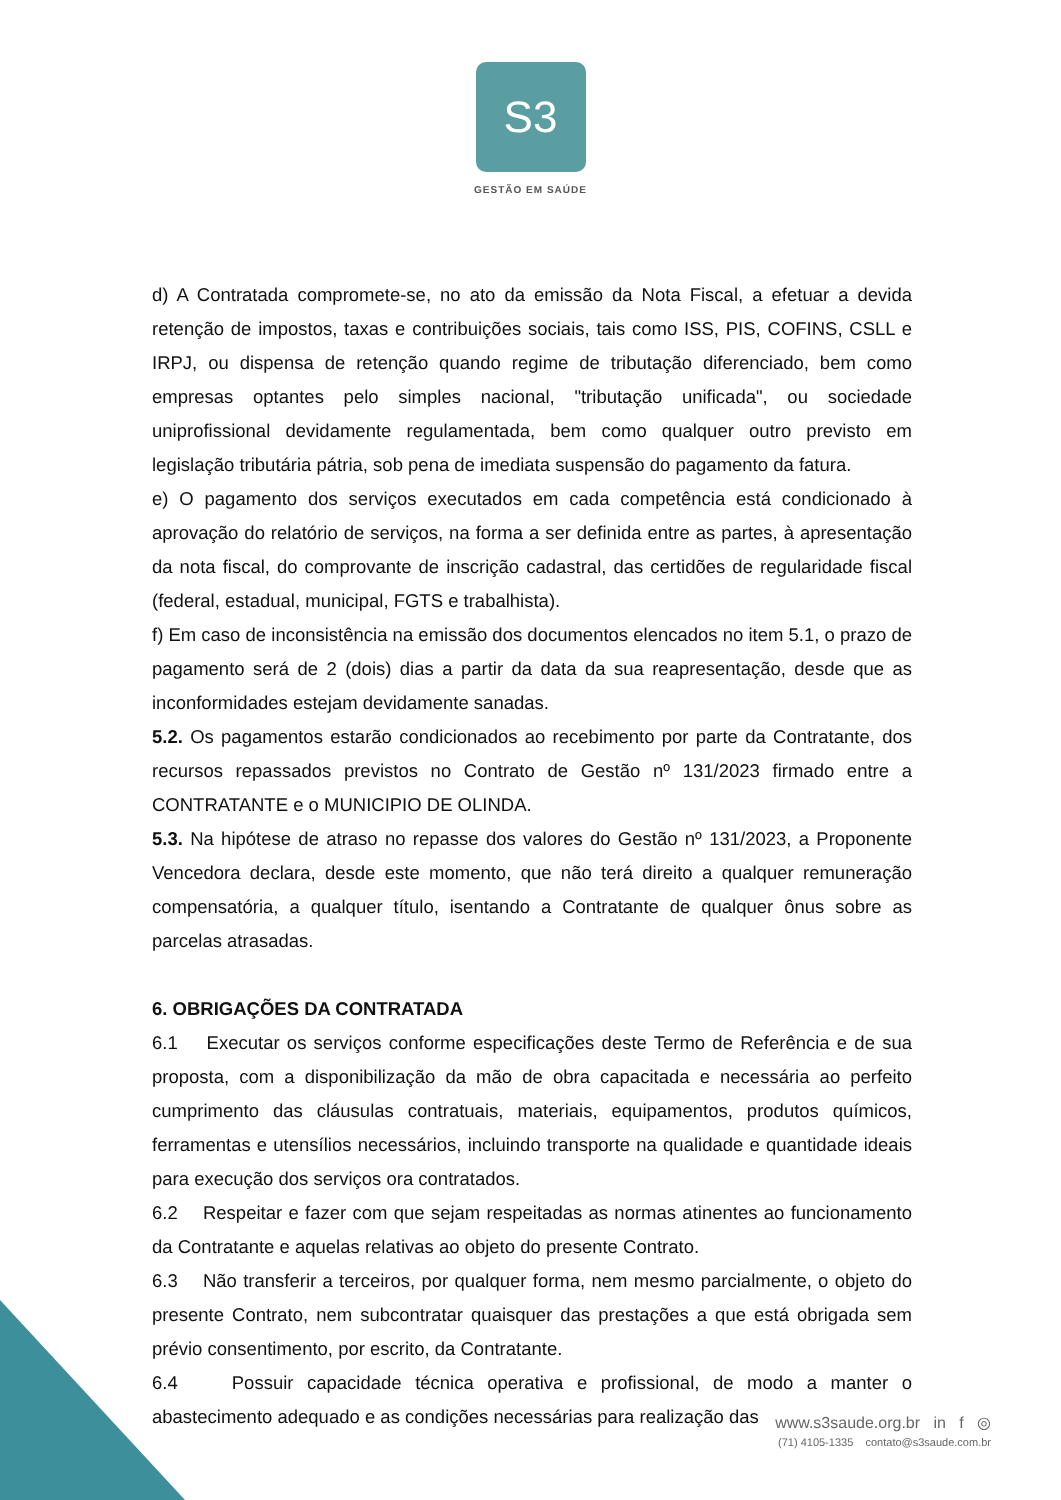S3
GESTÃO EM SAÚDE
d) A Contratada compromete-se, no ato da emissão da Nota Fiscal, a efetuar a devida retenção de impostos, taxas e contribuições sociais, tais como ISS, PIS, COFINS, CSLL e IRPJ, ou dispensa de retenção quando regime de tributação diferenciado, bem como empresas optantes pelo simples nacional, "tributação unificada", ou sociedade uniprofissional devidamente regulamentada, bem como qualquer outro previsto em legislação tributária pátria, sob pena de imediata suspensão do pagamento da fatura.
e) O pagamento dos serviços executados em cada competência está condicionado à aprovação do relatório de serviços, na forma a ser definida entre as partes, à apresentação da nota fiscal, do comprovante de inscrição cadastral, das certidões de regularidade fiscal (federal, estadual, municipal, FGTS e trabalhista).
f) Em caso de inconsistência na emissão dos documentos elencados no item 5.1, o prazo de pagamento será de 2 (dois) dias a partir da data da sua reapresentação, desde que as inconformidades estejam devidamente sanadas.
5.2. Os pagamentos estarão condicionados ao recebimento por parte da Contratante, dos recursos repassados previstos no Contrato de Gestão nº 131/2023 firmado entre a CONTRATANTE e o MUNICIPIO DE OLINDA.
5.3. Na hipótese de atraso no repasse dos valores do Gestão nº 131/2023, a Proponente Vencedora declara, desde este momento, que não terá direito a qualquer remuneração compensatória, a qualquer título, isentando a Contratante de qualquer ônus sobre as parcelas atrasadas.
6. OBRIGAÇÕES DA CONTRATADA
6.1 Executar os serviços conforme especificações deste Termo de Referência e de sua proposta, com a disponibilização da mão de obra capacitada e necessária ao perfeito cumprimento das cláusulas contratuais, materiais, equipamentos, produtos químicos, ferramentas e utensílios necessários, incluindo transporte na qualidade e quantidade ideais para execução dos serviços ora contratados.
6.2 Respeitar e fazer com que sejam respeitadas as normas atinentes ao funcionamento da Contratante e aquelas relativas ao objeto do presente Contrato.
6.3 Não transferir a terceiros, por qualquer forma, nem mesmo parcialmente, o objeto do presente Contrato, nem subcontratar quaisquer das prestações a que está obrigada sem prévio consentimento, por escrito, da Contratante.
6.4 Possuir capacidade técnica operativa e profissional, de modo a manter o abastecimento adequado e as condições necessárias para realização das
www.s3saude.org.br in f ◎
(71) 4105-1335 contato@s3saude.com.br